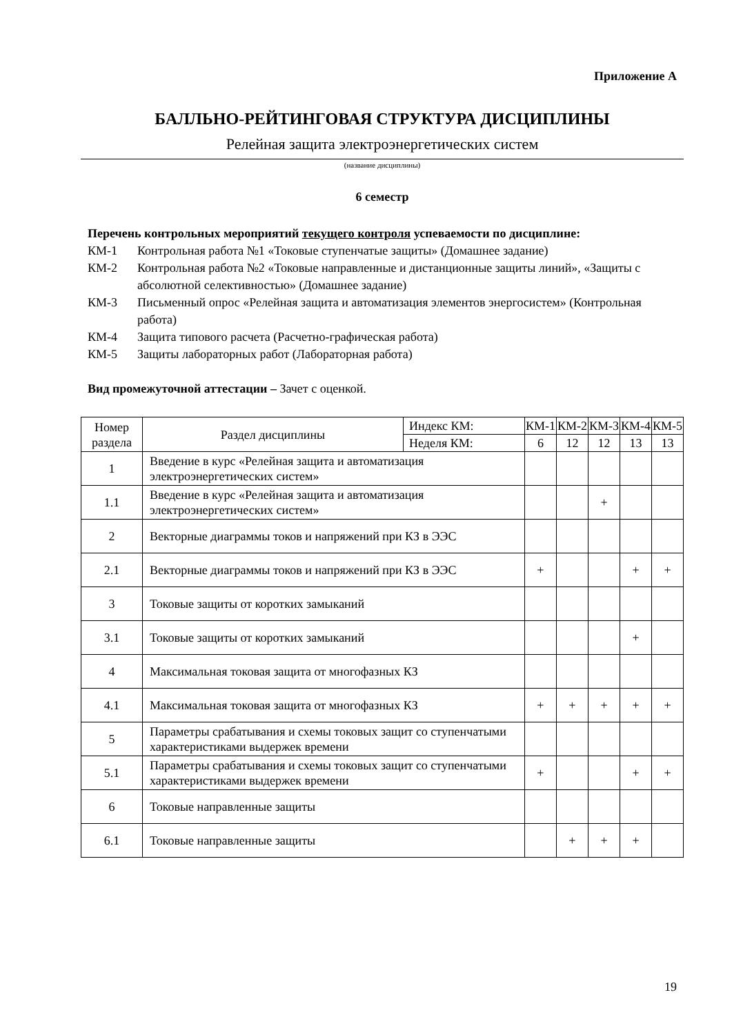Приложение А
БАЛЛЬНО-РЕЙТИНГОВАЯ СТРУКТУРА ДИСЦИПЛИНЫ
Релейная защита электроэнергетических систем
(название дисциплины)
6 семестр
Перечень контрольных мероприятий текущего контроля успеваемости по дисциплине:
КМ-1 Контрольная работа №1 «Токовые ступенчатые защиты» (Домашнее задание)
КМ-2 Контрольная работа №2 «Токовые направленные и дистанционные защиты линий», «Защиты с абсолютной селективностью» (Домашнее задание)
КМ-3 Письменный опрос «Релейная защита и автоматизация элементов энергосистем» (Контрольная работа)
КМ-4 Защита типового расчета (Расчетно-графическая работа)
КМ-5 Защиты лабораторных работ (Лабораторная работа)
Вид промежуточной аттестации – Зачет с оценкой.
| Номер раздела | Раздел дисциплины | Индекс КМ: | КМ-1 | КМ-2 | КМ-3 | КМ-4 | КМ-5 |
| --- | --- | --- | --- | --- | --- | --- | --- |
| | | Неделя КМ: | 6 | 12 | 12 | 13 | 13 |
| 1 | Введение в курс «Релейная защита и автоматизация электроэнергетических систем» | | | | | | |
| 1.1 | Введение в курс «Релейная защита и автоматизация электроэнергетических систем» | | | | + | | |
| 2 | Векторные диаграммы токов и напряжений при КЗ в ЭЭС | | | | | | |
| 2.1 | Векторные диаграммы токов и напряжений при КЗ в ЭЭС | | + | | | + | + |
| 3 | Токовые защиты от коротких замыканий | | | | | | |
| 3.1 | Токовые защиты от коротких замыканий | | | | | + | |
| 4 | Максимальная токовая защита от многофазных КЗ | | | | | | |
| 4.1 | Максимальная токовая защита от многофазных КЗ | | + | + | + | + | + |
| 5 | Параметры срабатывания и схемы токовых защит со ступенчатыми характеристиками выдержек времени | | | | | | |
| 5.1 | Параметры срабатывания и схемы токовых защит со ступенчатыми характеристиками выдержек времени | | + | | | + | + |
| 6 | Токовые направленные защиты | | | | | | |
| 6.1 | Токовые направленные защиты | | | + | + | + | |
19